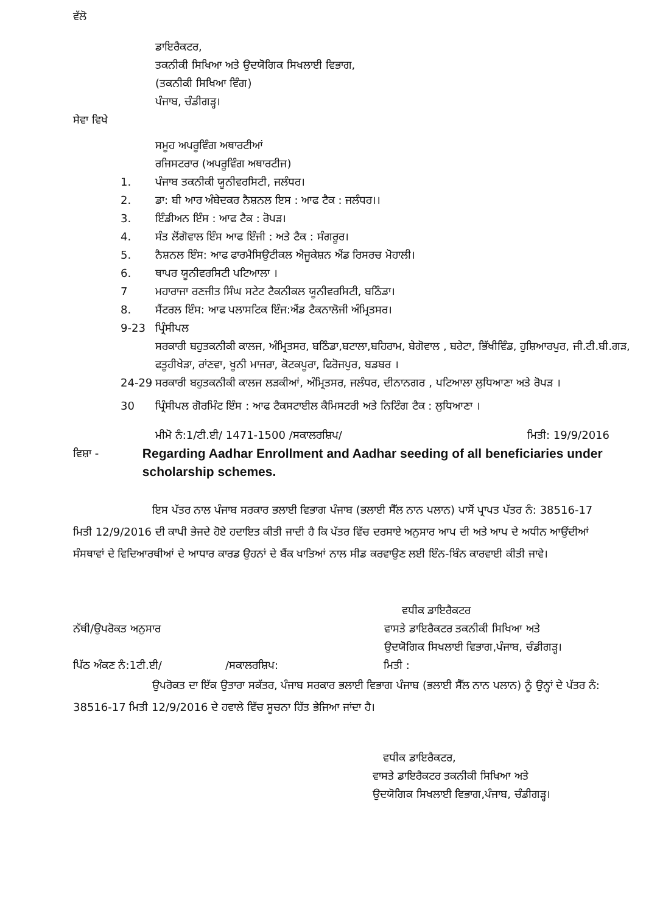ਵੱਲੋ
ਡਾਇਰੈਕਟਰ,
ਤਕਨੀਕੀ ਸਿਖਿਆ ਅਤੇ ਉਦਯੋਗਿਕ ਸਿਖਲਾਈ ਵਿਭਾਗ,
(ਤਕਨੀਕੀ ਸਿਖਿਆ ਵਿੰਗ)
ਪੰਜਾਬ, ਚੰਡੀਗੜ੍ਹ।
ਸੇਵਾ ਵਿਖੇ
ਸਮੂਹ ਅਪਰੂਵਿੰਗ ਅਥਾਰਟੀਆਂ
ਰਜਿਸਟਰਾਰ (ਅਪਰੂਵਿੰਗ ਅਥਾਰਟੀਜ)
1. ਪੰਜਾਬ ਤਕਨੀਕੀ ਯੂਨੀਵਰਸਿਟੀ, ਜਲੰਧਰ।
2. ਡਾ: ਬੀ ਆਰ ਅੰਬੇਦਕਰ ਨੈਸ਼ਨਲ ਇਸ : ਆਫ ਟੈਕ : ਜਲੰਧਰ।।
3. ਇੰਡੀਅਨ ਇੰਸ : ਆਫ ਟੈਕ : ਰੋਪੜ।
4. ਸੰਤ ਲੋਂਗੋਵਾਲ ਇੰਸ ਆਫ ਇੰਜੀ : ਅਤੇ ਟੈਕ : ਸੰਗਰੂਰ।
5. ਨੈਸ਼ਨਲ ਇੰਸ: ਆਫ ਫਾਰਮੈਸਿਉਟੀਕਲ ਐਜੂਕੇਸ਼ਨ ਐਂਡ ਰਿਸਰਚ ਮੋਹਾਲੀ।
6. ਥਾਪਰ ਯੂਨੀਵਰਸਿਟੀ ਪਟਿਆਲਾ ।
7 ਮਹਾਰਾਜਾ ਰਣਜੀਤ ਸਿੰਘ ਸਟੇਟ ਟੈਕਨੀਕਲ ਯੂਨੀਵਰਸਿਟੀ, ਬਠਿੰਡਾ।
8. ਸੈਂਟਰਲ ਇੰਸ: ਆਫ ਪਲਾਸਟਿਕ ਇੰਜ:ਐਂਡ ਟੈਕਨਾਲੋਜੀ ਅੰਮ੍ਰਿਤਸਰ।
9-23 ਪ੍ਰਿੰਸੀਪਲ
ਸਰਕਾਰੀ ਬਹੁਤਕਨੀਕੀ ਕਾਲਜ, ਅੰਮ੍ਰਿਤਸਰ, ਬਠਿੰਡਾ,ਬਟਾਲਾ,ਬਹਿਰਾਮ, ਬੇਗੋਵਾਲ , ਬਰੇਟਾ, ਭਿੱਖੀਵਿੰਡ, ਹੁਸ਼ਿਆਰਪੁਰ, ਜੀ.ਟੀ.ਬੀ.ਗੜ, ਫਤੂਹੀਖੇੜਾ, ਰਾਂਣਵਾ, ਖੂਨੀ ਮਾਜਰਾ, ਕੋਟਕਪੂਰਾ, ਫਿਰੋਜਪੁਰ, ਬਡਬਰ ।
24-29 ਸਰਕਾਰੀ ਬਹੁਤਕਨੀਕੀ ਕਾਲਜ ਲੜਕੀਆਂ, ਅੰਮ੍ਰਿਤਸਰ, ਜਲੰਧਰ, ਦੀਨਾਨਗਰ , ਪਟਿਆਲਾ ਲੁਧਿਆਣਾ ਅਤੇ ਰੋਪੜ ।
30 ਪ੍ਰਿੰਸੀਪਲ ਗੋਰਮਿੰਟ ਇੰਸ : ਆਫ ਟੈਕਸਟਾਈਲ ਕੈਮਿਸਟਰੀ ਅਤੇ ਨਿਟਿੰਗ ਟੈਕ : ਲੁਧਿਆਣਾ ।
ਮੀਮੋ ਨੰ:1/ਟੀ.ਈ/ 1471-1500 /ਸਕਾਲਰਸ਼ਿਪ/ ਮਿਤੀ: 19/9/2016
ਵਿਸ਼ਾ - Regarding Aadhar Enrollment and Aadhar seeding of all beneficiaries under scholarship schemes.
ਇਸ ਪੱਤਰ ਨਾਲ ਪੰਜਾਬ ਸਰਕਾਰ ਭਲਾਈ ਵਿਭਾਗ ਪੰਜਾਬ (ਭਲਾਈ ਸੈੱਲ ਨਾਨ ਪਲਾਨ) ਪਾਸੋਂ ਪ੍ਰਾਪਤ ਪੱਤਰ ਨੰ: 38516-17 ਮਿਤੀ 12/9/2016 ਦੀ ਕਾਪੀ ਭੇਜਦੇ ਹੋਏ ਹਦਾਇਤ ਕੀਤੀ ਜਾਦੀ ਹੈ ਕਿ ਪੱਤਰ ਵਿੱਚ ਦਰਸਾਏ ਅਨੁਸਾਰ ਆਪ ਦੀ ਅਤੇ ਆਪ ਦੇ ਅਧੀਨ ਆਉਂਦੀਆਂ ਸੰਸਥਾਵਾਂ ਦੇ ਵਿਦਿਆਰਥੀਆਂ ਦੇ ਆਧਾਰ ਕਾਰਡ ਉਹਨਾਂ ਦੇ ਬੈਂਕ ਖਾਤਿਆਂ ਨਾਲ ਸੀਡ ਕਰਵਾਉਣ ਲਈ ਇੰਨ-ਬਿੰਨ ਕਾਰਵਾਈ ਕੀਤੀ ਜਾਵੇ।
ਨੱਥੀ/ਉਪਰੋਕਤ ਅਨੁਸਾਰ ਵਧੀਕ ਡਾਇਰੈਕਟਰ
ਵਾਸਤੇ ਡਾਇਰੈਕਟਰ ਤਕਨੀਕੀ ਸਿਖਿਆ ਅਤੇ
ਉਦਯੋਗਿਕ ਸਿਖਲਾਈ ਵਿਭਾਗ,ਪੰਜਾਬ, ਚੰਡੀਗੜ੍ਹ।
ਪਿੱਠ ਅੰਕਣ ਨੰ:1ਟੀ.ਈ/ /ਸਕਾਲਰਸ਼ਿਪ: ਮਿਤੀ :
ਉਪਰੋਕਤ ਦਾ ਇੱਕ ਉਤਾਰਾ ਸਕੱਤਰ, ਪੰਜਾਬ ਸਰਕਾਰ ਭਲਾਈ ਵਿਭਾਗ ਪੰਜਾਬ (ਭਲਾਈ ਸੈੱਲ ਨਾਨ ਪਲਾਨ) ਨੂੰ ਉਨ੍ਹਾਂ ਦੇ ਪੱਤਰ ਨੰ: 38516-17 ਮਿਤੀ 12/9/2016 ਦੇ ਹਵਾਲੇ ਵਿੱਚ ਸੂਚਨਾ ਹਿੱਤ ਭੇਜਿਆ ਜਾਂਦਾ ਹੈ।
ਵਧੀਕ ਡਾਇਰੈਕਟਰ,
ਵਾਸਤੇ ਡਾਇਰੈਕਟਰ ਤਕਨੀਕੀ ਸਿਖਿਆ ਅਤੇ
ਉਦਯੋਗਿਕ ਸਿਖਲਾਈ ਵਿਭਾਗ,ਪੰਜਾਬ, ਚੰਡੀਗੜ੍ਹ।